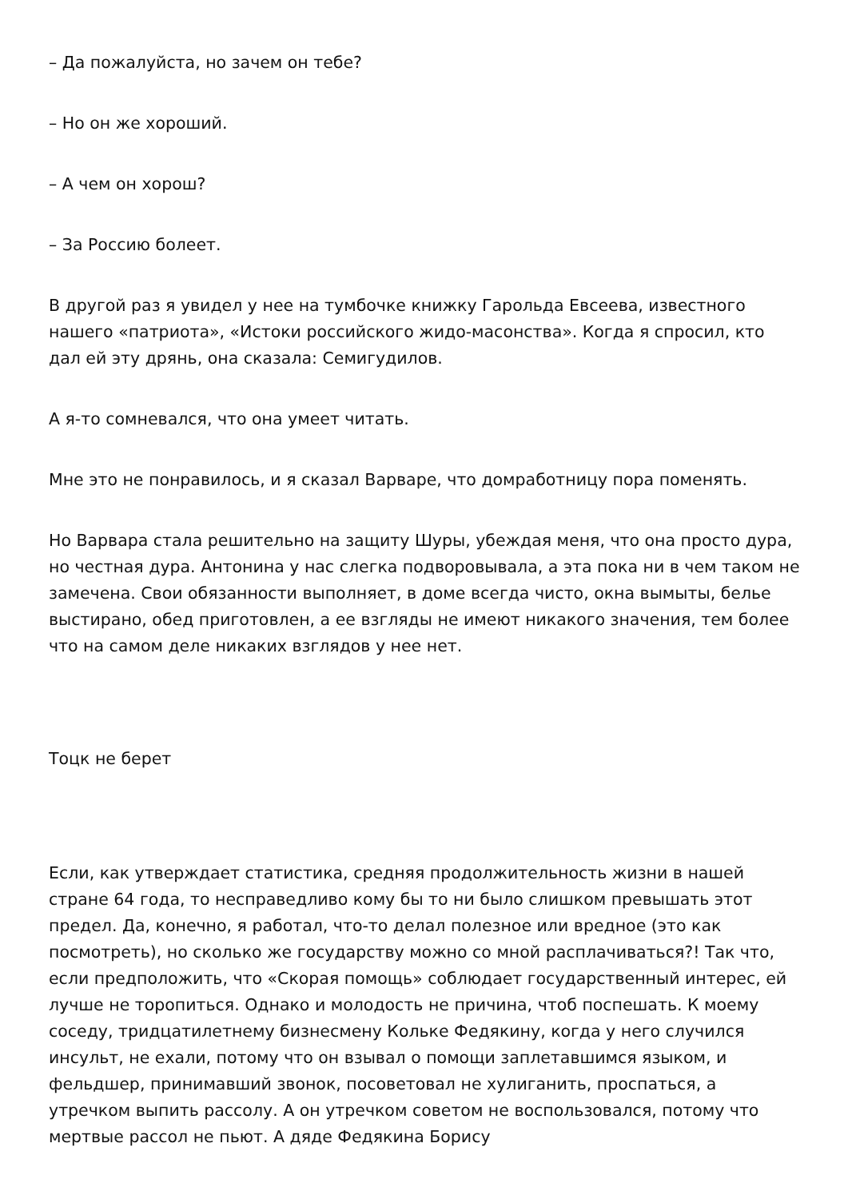– Да пожалуйста, но зачем он тебе?
– Но он же хороший.
– А чем он хорош?
– За Россию болеет.
В другой раз я увидел у нее на тумбочке книжку Гарольда Евсеева, известного нашего «патриота», «Истоки российского жидо-масонства». Когда я спросил, кто дал ей эту дрянь, она сказала: Семигудилов.
А я-то сомневался, что она умеет читать.
Мне это не понравилось, и я сказал Варваре, что домработницу пора поменять.
Но Варвара стала решительно на защиту Шуры, убеждая меня, что она просто дура, но честная дура. Антонина у нас слегка подворовывала, а эта пока ни в чем таком не замечена. Свои обязанности выполняет, в доме всегда чисто, окна вымыты, белье выстирано, обед приготовлен, а ее взгляды не имеют никакого значения, тем более что на самом деле никаких взглядов у нее нет.
Тоцк не берет
Если, как утверждает статистика, средняя продолжительность жизни в нашей стране 64 года, то несправедливо кому бы то ни было слишком превышать этот предел. Да, конечно, я работал, что-то делал полезное или вредное (это как посмотреть), но сколько же государству можно со мной расплачиваться?! Так что, если предположить, что «Скорая помощь» соблюдает государственный интерес, ей лучше не торопиться. Однако и молодость не причина, чтоб поспешать. К моему соседу, тридцатилетнему бизнесмену Кольке Федякину, когда у него случился инсульт, не ехали, потому что он взывал о помощи заплетавшимся языком, и фельдшер, принимавший звонок, посоветовал не хулиганить, проспаться, а утречком выпить рассолу. А он утречком советом не воспользовался, потому что мертвые рассол не пьют. А дяде Федякина Борису